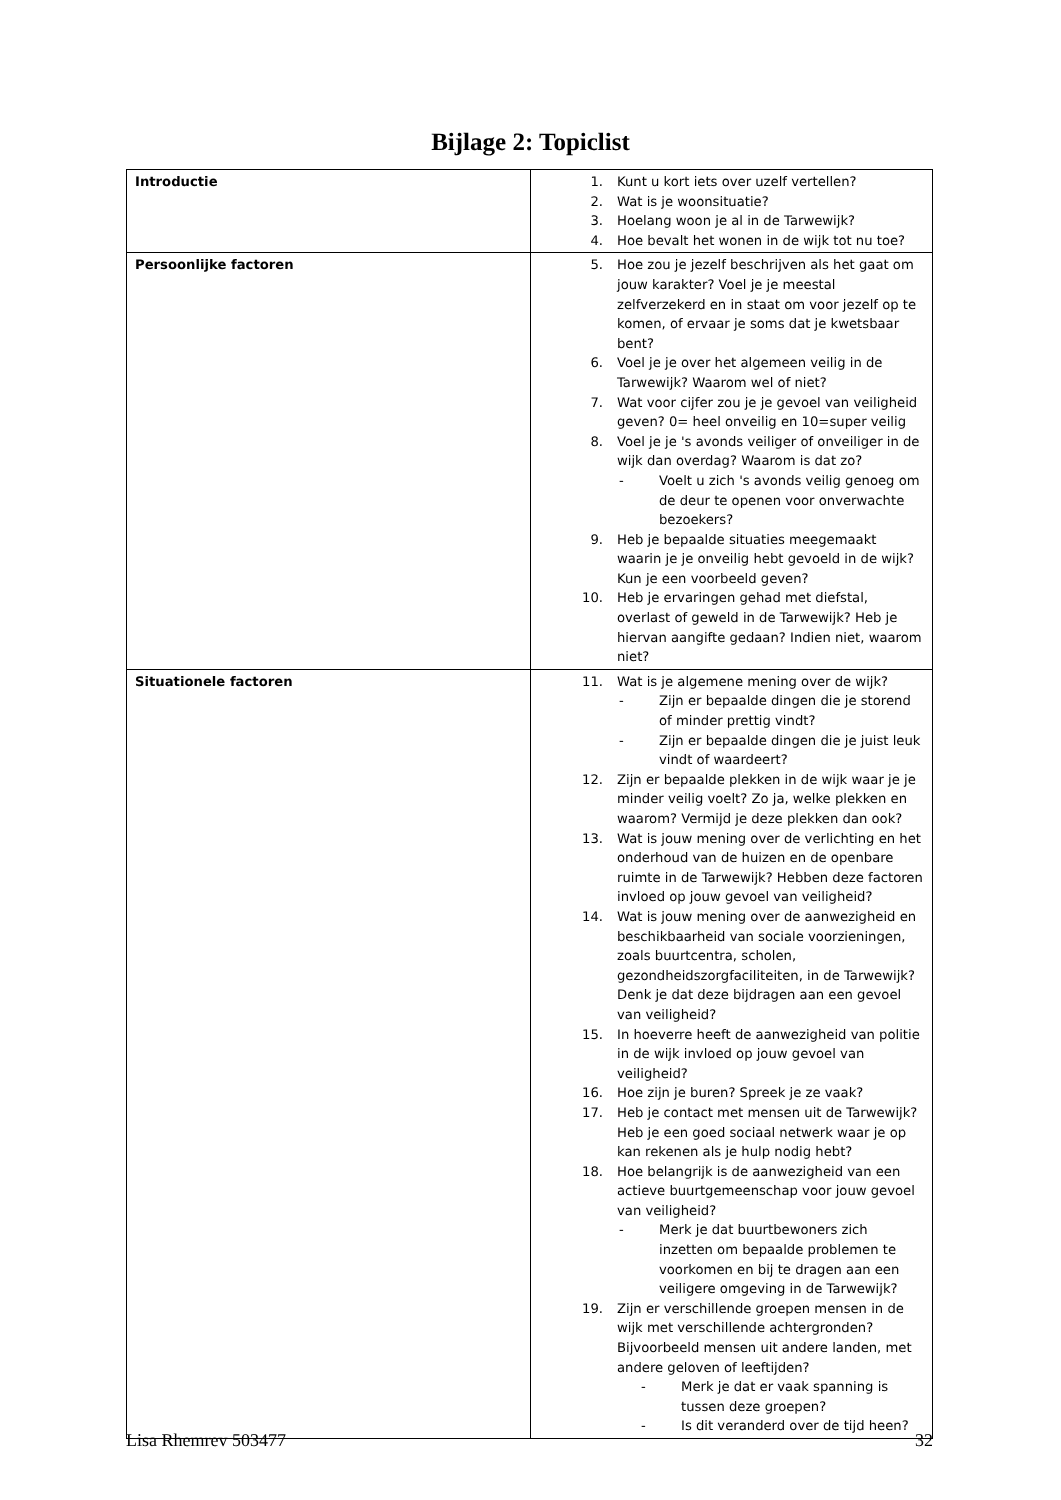Bijlage 2: Topiclist
| Introductie | 1. Kunt u kort iets over uzelf vertellen? 2. Wat is je woonsituatie? 3. Hoelang woon je al in de Tarwewijk? 4. Hoe bevalt het wonen in de wijk tot nu toe? |
| Persoonlijke factoren | 5. Hoe zou je jezelf beschrijven als het gaat om jouw karakter? Voel je je meestal zelfverzekerd en in staat om voor jezelf op te komen, of ervaar je soms dat je kwetsbaar bent? 6. Voel je je over het algemeen veilig in de Tarwewijk? Waarom wel of niet? 7. Wat voor cijfer zou je je gevoel van veiligheid geven? 0= heel onveilig en 10=super veilig 8. Voel je je 's avonds veiliger of onveiliger in de wijk dan overdag? Waarom is dat zo? - Voelt u zich 's avonds veilig genoeg om de deur te openen voor onverwachte bezoekers? 9. Heb je bepaalde situaties meegemaakt waarin je je onveilig hebt gevoeld in de wijk? Kun je een voorbeeld geven? 10. Heb je ervaringen gehad met diefstal, overlast of geweld in de Tarwewijk? Heb je hiervan aangifte gedaan? Indien niet, waarom niet? |
| Situationele factoren | 11. Wat is je algemene mening over de wijk? - Zijn er bepaalde dingen die je storend of minder prettig vindt? - Zijn er bepaalde dingen die je juist leuk vindt of waardeert? 12. Zijn er bepaalde plekken in de wijk waar je je minder veilig voelt? Zo ja, welke plekken en waarom? Vermijd je deze plekken dan ook? 13. Wat is jouw mening over de verlichting en het onderhoud van de huizen en de openbare ruimte in de Tarwewijk? Hebben deze factoren invloed op jouw gevoel van veiligheid? 14. Wat is jouw mening over de aanwezigheid en beschikbaarheid van sociale voorzieningen, zoals buurtcentra, scholen, gezondheidszorgfaciliteiten, in de Tarwewijk? Denk je dat deze bijdragen aan een gevoel van veiligheid? 15. In hoeverre heeft de aanwezigheid van politie in de wijk invloed op jouw gevoel van veiligheid? 16. Hoe zijn je buren? Spreek je ze vaak? 17. Heb je contact met mensen uit de Tarwewijk? Heb je een goed sociaal netwerk waar je op kan rekenen als je hulp nodig hebt? 18. Hoe belangrijk is de aanwezigheid van een actieve buurtgemeenschap voor jouw gevoel van veiligheid? - Merk je dat buurtbewoners zich inzetten om bepaalde problemen te voorkomen en bij te dragen aan een veiligere omgeving in de Tarwewijk? 19. Zijn er verschillende groepen mensen in de wijk met verschillende achtergronden? Bijvoorbeeld mensen uit andere landen, met andere geloven of leeftijden? - Merk je dat er vaak spanning is tussen deze groepen? - Is dit veranderd over de tijd heen? |
Lisa Rhemrev 503477 32